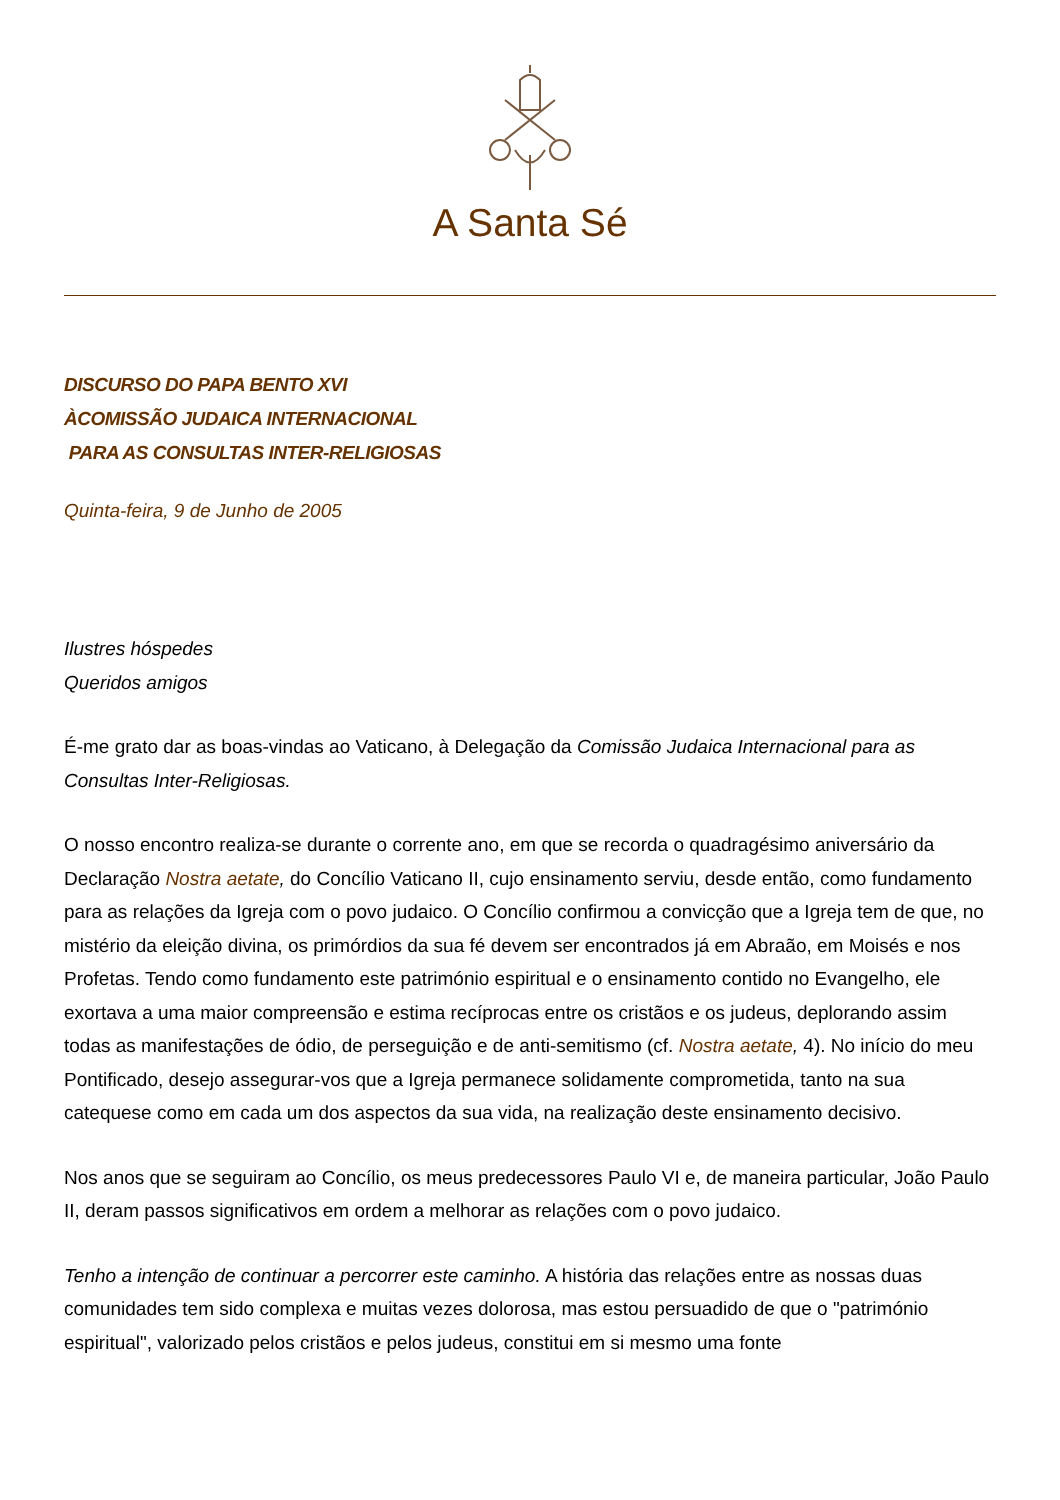A Santa Sé
DISCURSO DO PAPA BENTO XVI
ÀCOMISSÃO JUDAICA INTERNACIONAL
PARA AS CONSULTAS INTER-RELIGIOSAS
Quinta-feira, 9 de Junho de 2005
Ilustres hóspedes
Queridos amigos
É-me grato dar as boas-vindas ao Vaticano, à Delegação da Comissão Judaica Internacional para as Consultas Inter-Religiosas.
O nosso encontro realiza-se durante o corrente ano, em que se recorda o quadragésimo aniversário da Declaração Nostra aetate, do Concílio Vaticano II, cujo ensinamento serviu, desde então, como fundamento para as relações da Igreja com o povo judaico. O Concílio confirmou a convicção que a Igreja tem de que, no mistério da eleição divina, os primórdios da sua fé devem ser encontrados já em Abraão, em Moisés e nos Profetas. Tendo como fundamento este património espiritual e o ensinamento contido no Evangelho, ele exortava a uma maior compreensão e estima recíprocas entre os cristãos e os judeus, deplorando assim todas as manifestações de ódio, de perseguição e de anti-semitismo (cf. Nostra aetate, 4). No início do meu Pontificado, desejo assegurar-vos que a Igreja permanece solidamente comprometida, tanto na sua catequese como em cada um dos aspectos da sua vida, na realização deste ensinamento decisivo.
Nos anos que se seguiram ao Concílio, os meus predecessores Paulo VI e, de maneira particular, João Paulo II, deram passos significativos em ordem a melhorar as relações com o povo judaico.
Tenho a intenção de continuar a percorrer este caminho. A história das relações entre as nossas duas comunidades tem sido complexa e muitas vezes dolorosa, mas estou persuadido de que o "património espiritual", valorizado pelos cristãos e pelos judeus, constitui em si mesmo uma fonte